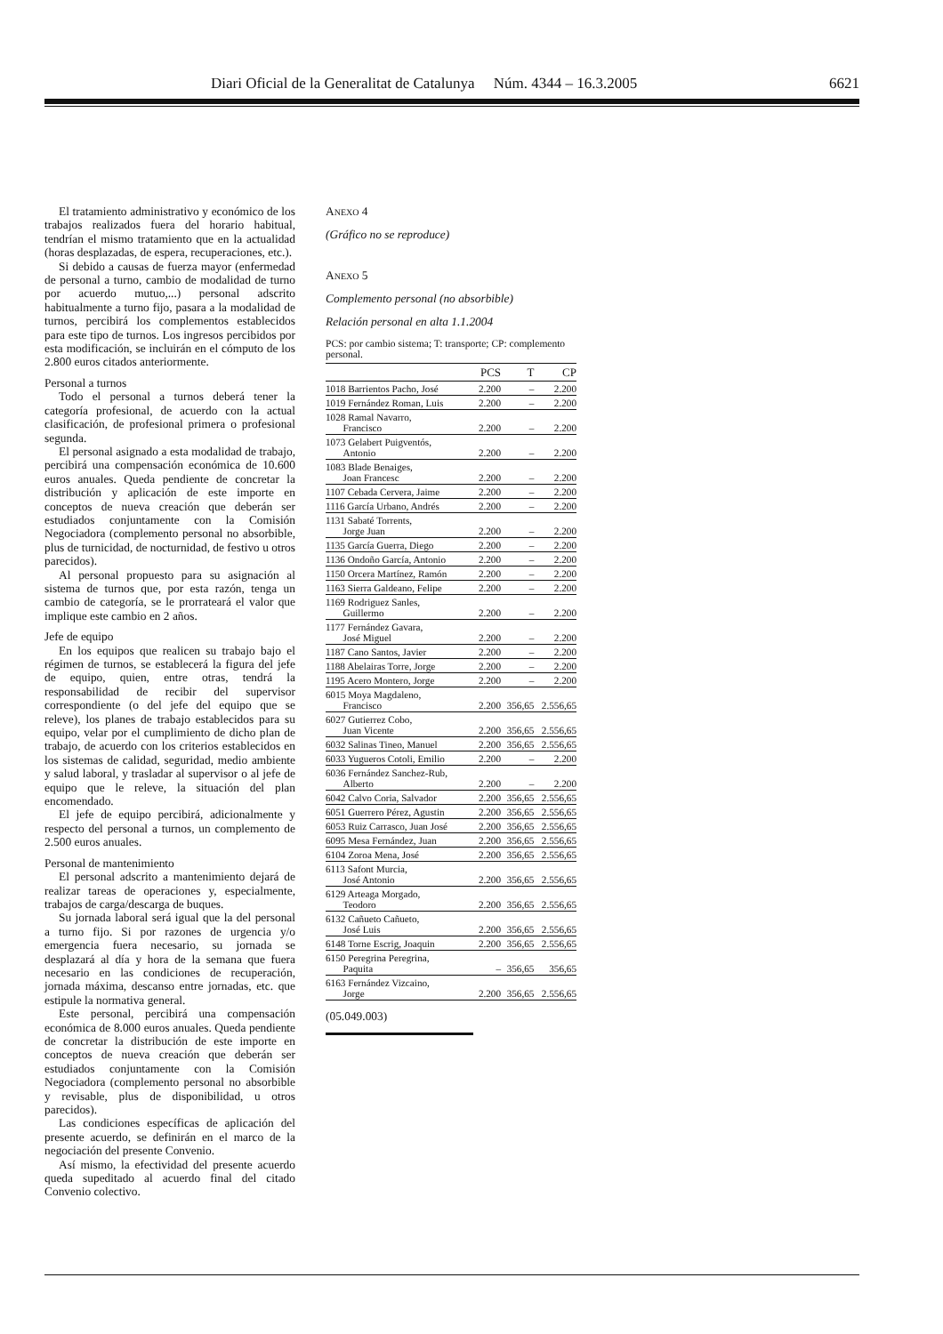Diari Oficial de la Generalitat de Catalunya Núm. 4344 – 16.3.2005 6621
El tratamiento administrativo y económico de los trabajos realizados fuera del horario habitual, tendrían el mismo tratamiento que en la actualidad (horas desplazadas, de espera, recuperaciones, etc.).
Si debido a causas de fuerza mayor (enfermedad de personal a turno, cambio de modalidad de turno por acuerdo mutuo,...) personal adscrito habitualmente a turno fijo, pasara a la modalidad de turnos, percibirá los complementos establecidos para este tipo de turnos. Los ingresos percibidos por esta modificación, se incluirán en el cómputo de los 2.800 euros citados anteriormente.
Personal a turnos
Todo el personal a turnos deberá tener la categoría profesional, de acuerdo con la actual clasificación, de profesional primera o profesional segunda.
El personal asignado a esta modalidad de trabajo, percibirá una compensación económica de 10.600 euros anuales. Queda pendiente de concretar la distribución y aplicación de este importe en conceptos de nueva creación que deberán ser estudiados conjuntamente con la Comisión Negociadora (complemento personal no absorbible, plus de turnicidad, de nocturnidad, de festivo u otros parecidos).
Al personal propuesto para su asignación al sistema de turnos que, por esta razón, tenga un cambio de categoría, se le prorrateará el valor que implique este cambio en 2 años.
Jefe de equipo
En los equipos que realicen su trabajo bajo el régimen de turnos, se establecerá la figura del jefe de equipo, quien, entre otras, tendrá la responsabilidad de recibir del supervisor correspondiente (o del jefe del equipo que se releve), los planes de trabajo establecidos para su equipo, velar por el cumplimiento de dicho plan de trabajo, de acuerdo con los criterios establecidos en los sistemas de calidad, seguridad, medio ambiente y salud laboral, y trasladar al supervisor o al jefe de equipo que le releve, la situación del plan encomendado.
El jefe de equipo percibirá, adicionalmente y respecto del personal a turnos, un complemento de 2.500 euros anuales.
Personal de mantenimiento
El personal adscrito a mantenimiento dejará de realizar tareas de operaciones y, especialmente, trabajos de carga/descarga de buques.
Su jornada laboral será igual que la del personal a turno fijo. Si por razones de urgencia y/o emergencia fuera necesario, su jornada se desplazará al día y hora de la semana que fuera necesario en las condiciones de recuperación, jornada máxima, descanso entre jornadas, etc. que estipule la normativa general.
Este personal, percibirá una compensación económica de 8.000 euros anuales. Queda pendiente de concretar la distribución de este importe en conceptos de nueva creación que deberán ser estudiados conjuntamente con la Comisión Negociadora (complemento personal no absorbible y revisable, plus de disponibilidad, u otros parecidos).
Las condiciones específicas de aplicación del presente acuerdo, se definirán en el marco de la negociación del presente Convenio.
Así mismo, la efectividad del presente acuerdo queda supeditado al acuerdo final del citado Convenio colectivo.
ANEXO 4
(Gráfico no se reproduce)
ANEXO 5
Complemento personal (no absorbible)
Relación personal en alta 1.1.2004
PCS: por cambio sistema; T: transporte; CP: complemento personal.
| | PCS | T | CP |
| --- | --- | --- | --- |
| 1018 Barrientos Pacho, José | 2.200 | – | 2.200 |
| 1019 Fernández Roman, Luis | 2.200 | – | 2.200 |
| 1028 Ramal Navarro, Francisco | 2.200 | – | 2.200 |
| 1073 Gelabert Puigventós, Antonio | 2.200 | – | 2.200 |
| 1083 Blade Benaiges, Joan Francesc | 2.200 | – | 2.200 |
| 1107 Cebada Cervera, Jaime | 2.200 | – | 2.200 |
| 1116 García Urbano, Andrés | 2.200 | – | 2.200 |
| 1131 Sabaté Torrents, Jorge Juan | 2.200 | – | 2.200 |
| 1135 García Guerra, Diego | 2.200 | – | 2.200 |
| 1136 Ondoño García, Antonio | 2.200 | – | 2.200 |
| 1150 Orcera Martínez, Ramón | 2.200 | – | 2.200 |
| 1163 Sierra Galdeano, Felipe | 2.200 | – | 2.200 |
| 1169 Rodriguez Sanles, Guillermo | 2.200 | – | 2.200 |
| 1177 Fernández Gavara, José Miguel | 2.200 | – | 2.200 |
| 1187 Cano Santos, Javier | 2.200 | – | 2.200 |
| 1188 Abelairas Torre, Jorge | 2.200 | – | 2.200 |
| 1195 Acero Montero, Jorge | 2.200 | – | 2.200 |
| 6015 Moya Magdaleno, Francisco | 2.200 | 356,65 | 2.556,65 |
| 6027 Gutierrez Cobo, Juan Vicente | 2.200 | 356,65 | 2.556,65 |
| 6032 Salinas Tineo, Manuel | 2.200 | 356,65 | 2.556,65 |
| 6033 Yugueros Cotoli, Emilio | 2.200 | – | 2.200 |
| 6036 Fernández Sanchez-Rub, Alberto | 2.200 | – | 2.200 |
| 6042 Calvo Coria, Salvador | 2.200 | 356,65 | 2.556,65 |
| 6051 Guerrero Pérez, Agustin | 2.200 | 356,65 | 2.556,65 |
| 6053 Ruiz Carrasco, Juan José | 2.200 | 356,65 | 2.556,65 |
| 6095 Mesa Fernández, Juan | 2.200 | 356,65 | 2.556,65 |
| 6104 Zoroa Mena, José | 2.200 | 356,65 | 2.556,65 |
| 6113 Safont Murcia, José Antonio | 2.200 | 356,65 | 2.556,65 |
| 6129 Arteaga Morgado, Teodoro | 2.200 | 356,65 | 2.556,65 |
| 6132 Cañueto Cañueto, José Luis | 2.200 | 356,65 | 2.556,65 |
| 6148 Torne Escrig, Joaquin | 2.200 | 356,65 | 2.556,65 |
| 6150 Peregrina Peregrina, Paquita | – | 356,65 | 356,65 |
| 6163 Fernández Vizcaino, Jorge | 2.200 | 356,65 | 2.556,65 |
(05.049.003)